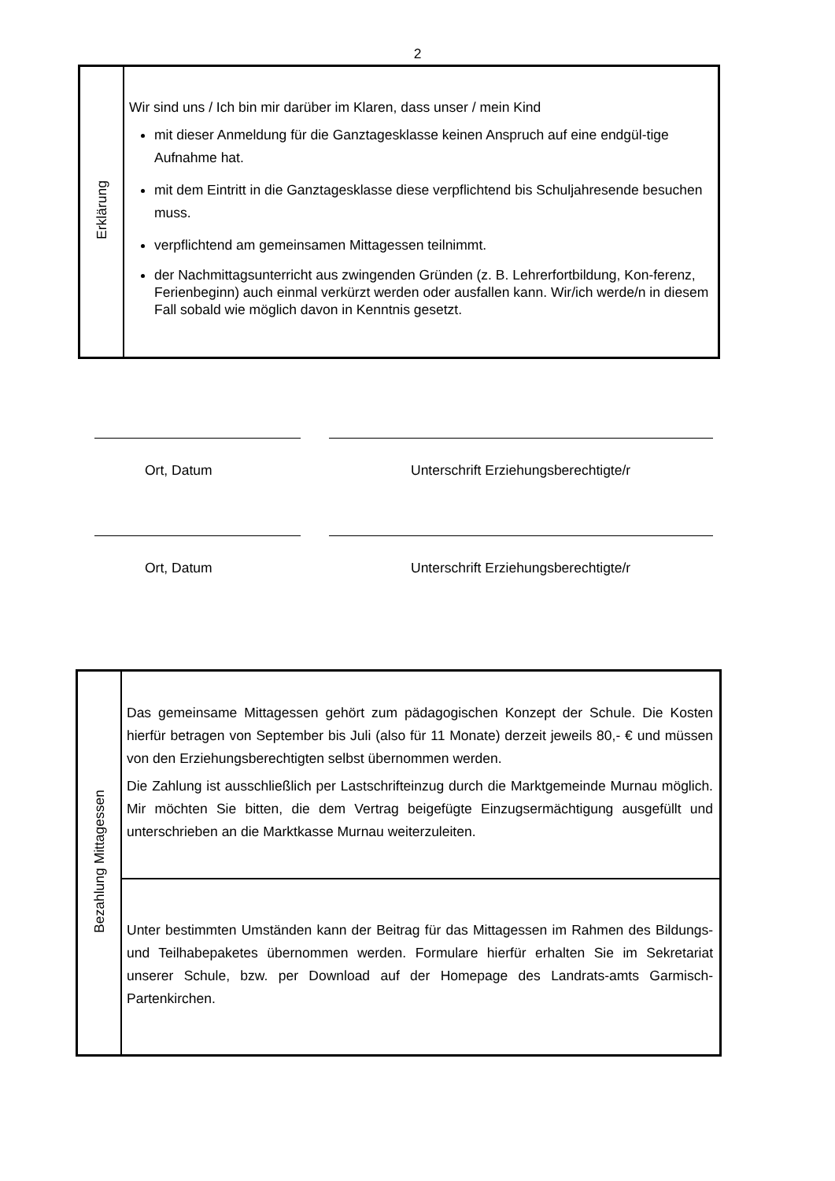2
| Erklärung | Wir sind uns / Ich bin mir darüber im Klaren, dass unser / mein Kind mit dieser Anmeldung für die Ganztagesklasse keinen Anspruch auf eine endgül-tige Aufnahme hat. mit dem Eintritt in die Ganztagesklasse diese verpflichtend bis Schuljahresende besuchen muss. verpflichtend am gemeinsamen Mittagessen teilnimmt. der Nachmittagsunterricht aus zwingenden Gründen (z. B. Lehrerfortbildung, Kon-ferenz, Ferienbeginn) auch einmal verkürzt werden oder ausfallen kann. Wir/ich werde/n in diesem Fall sobald wie möglich davon in Kenntnis gesetzt. |
Ort, Datum Unterschrift Erziehungsberechtigte/r
Ort, Datum Unterschrift Erziehungsberechtigte/r
| Bezahlung Mittagessen | Das gemeinsame Mittagessen gehört zum pädagogischen Konzept der Schule. Die Kosten hierfür betragen von September bis Juli (also für 11 Monate) derzeit jeweils 80,- € und müssen von den Erziehungsberechtigten selbst übernommen werden. Die Zahlung ist ausschließlich per Lastschrifteinzug durch die Marktgemeinde Murnau möglich. Mir möchten Sie bitten, die dem Vertrag beigefügte Einzugsermächtigung ausgefüllt und unterschrieben an die Marktkasse Murnau weiterzuleiten. |
| | Unter bestimmten Umständen kann der Beitrag für das Mittagessen im Rahmen des Bildungs- und Teilhabepaketes übernommen werden. Formulare hierfür erhalten Sie im Sekretariat unserer Schule, bzw. per Download auf der Homepage des Landrats-amts Garmisch-Partenkirchen. |